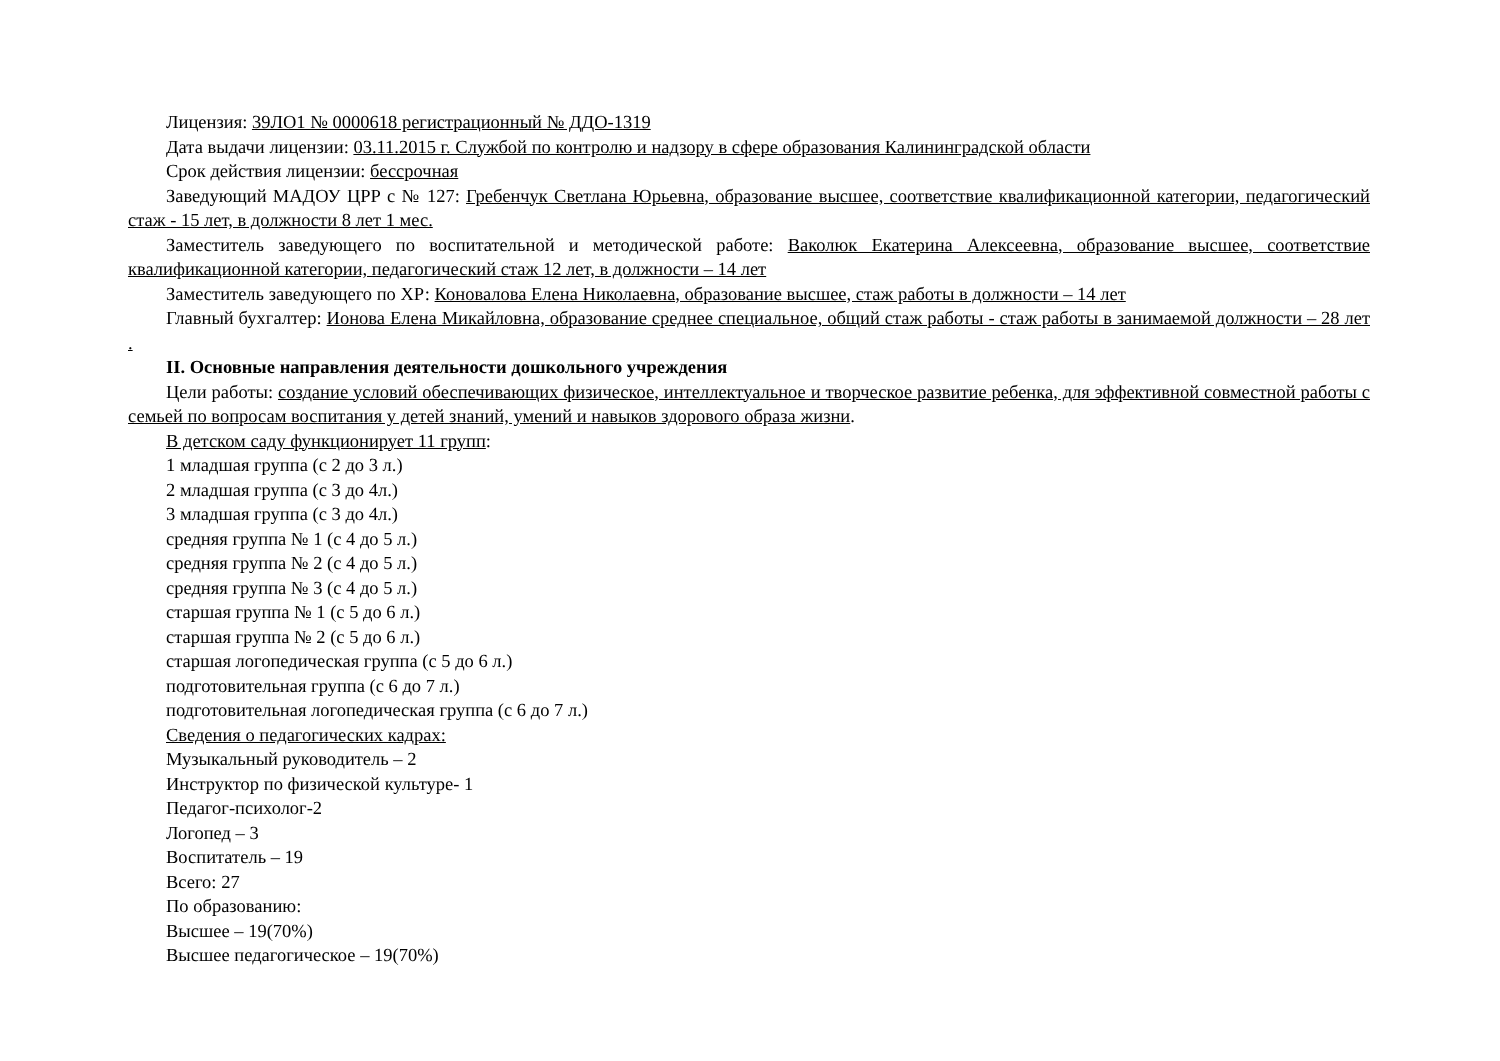Лицензия: 39ЛО1 № 0000618 регистрационный № ДДО-1319
Дата выдачи лицензии: 03.11.2015 г. Службой по контролю и надзору в сфере образования Калининградской области
Срок действия лицензии: бессрочная
Заведующий МАДОУ ЦРР с № 127: Гребенчук Светлана Юрьевна, образование высшее, соответствие квалификационной категории, педагогический стаж - 15 лет, в должности 8 лет 1 мес.
Заместитель заведующего по воспитательной и методической работе: Ваколюк Екатерина Алексеевна, образование высшее, соответствие квалификационной категории, педагогический стаж 12 лет, в должности – 14 лет
Заместитель заведующего по ХР: Коновалова Елена Николаевна, образование высшее, стаж работы в должности – 14 лет
Главный бухгалтер: Ионова Елена Микайловна, образование среднее специальное, общий стаж работы - стаж работы в занимаемой должности – 28 лет .
II. Основные направления деятельности дошкольного учреждения
Цели работы: создание условий обеспечивающих физическое, интеллектуальное и творческое развитие ребенка, для эффективной совместной работы с семьей по вопросам воспитания у детей знаний, умений и навыков здорового образа жизни.
В детском саду функционирует 11 групп:
1 младшая группа (с 2 до 3 л.)
2 младшая группа (с 3 до 4л.)
3 младшая группа (с 3 до 4л.)
средняя группа № 1 (с 4 до 5 л.)
средняя группа № 2 (с 4 до 5 л.)
средняя группа № 3 (с 4 до 5 л.)
старшая группа № 1 (с 5 до 6 л.)
старшая группа № 2 (с 5 до 6 л.)
старшая логопедическая группа (с 5 до 6 л.)
подготовительная группа (с 6 до 7 л.)
подготовительная логопедическая группа (с 6 до 7 л.)
Сведения о педагогических кадрах:
Музыкальный руководитель – 2
Инструктор по физической культуре- 1
Педагог-психолог-2
Логопед – 3
Воспитатель – 19
Всего: 27
По образованию:
Высшее – 19(70%)
Высшее педагогическое – 19(70%)